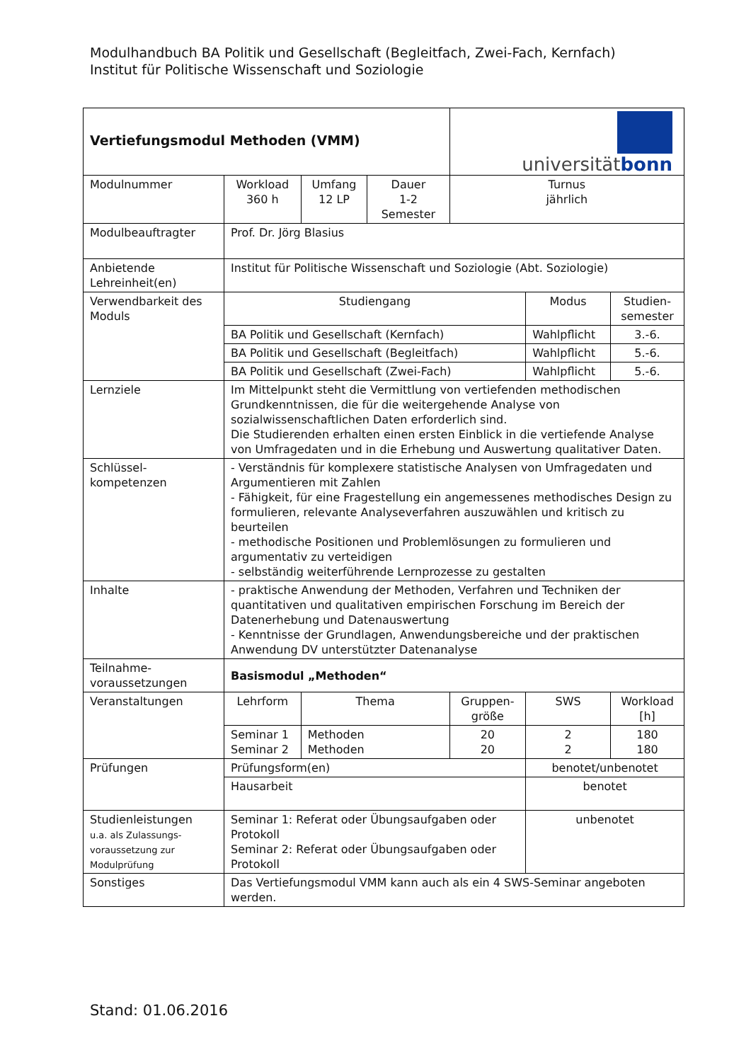Modulhandbuch BA Politik und Gesellschaft (Begleitfach, Zwei-Fach, Kernfach)
Institut für Politische Wissenschaft und Soziologie
| Vertiefungsmodul Methoden (VMM) | | | | universität bonn | | |
| Modulnummer | Workload 360 h | Umfang 12 LP | Dauer 1-2 Semester | Turnus jährlich | | |
| Modulbeauftragter | Prof. Dr. Jörg Blasius | | | | | |
| Anbietende Lehreinheit(en) | Institut für Politische Wissenschaft und Soziologie (Abt. Soziologie) | | | | | |
| Verwendbarkeit des Moduls | Studiengang | | | | Modus | Studien- semester |
| | BA Politik und Gesellschaft (Kernfach) | | | | Wahlpflicht | 3.-6. |
| | BA Politik und Gesellschaft (Begleitfach) | | | | Wahlpflicht | 5.-6. |
| | BA Politik und Gesellschaft (Zwei-Fach) | | | | Wahlpflicht | 5.-6. |
| Lernziele | Im Mittelpunkt steht die Vermittlung von vertiefenden methodischen Grundkenntnissen, die für die weitergehende Analyse von sozialwissenschaftlichen Daten erforderlich sind. Die Studierenden erhalten einen ersten Einblick in die vertiefende Analyse von Umfragedaten und in die Erhebung und Auswertung qualitativer Daten. | | | | | |
| Schlüssel- kompetenzen | - Verständnis für komplexere statistische Analysen von Umfragedaten und Argumentieren mit Zahlen - Fähigkeit, für eine Fragestellung ein angemessenes methodisches Design zu formulieren, relevante Analyseverfahren auszuwählen und kritisch zu beurteilen - methodische Positionen und Problemlösungen zu formulieren und argumentativ zu verteidigen - selbständig weiterführende Lernprozesse zu gestalten | | | | | |
| Inhalte | - praktische Anwendung der Methoden, Verfahren und Techniken der quantitativen und qualitativen empirischen Forschung im Bereich der Datenerhebung und Datenauswertung - Kenntnisse der Grundlagen, Anwendungsbereiche und der praktischen Anwendung DV unterstützter Datenanalyse | | | | | |
| Teilnahme- voraussetzungen | Basismodul „Methoden“ | | | | | |
| Veranstaltungen | Lehrform | Thema | | Gruppen- größe | SWS | Workload [h] |
| | Seminar 1 Seminar 2 | Methoden Methoden | | 20 20 | 2 2 | 180 180 |
| Prüfungen | Prüfungsform(en) | | | | benotet/unbenotet | |
| | Hausarbeit | | | | benotet | |
| Studienleistungen u.a. als Zulassungs- voraussetzung zur Modulprüfung | Seminar 1: Referat oder Übungsaufgaben oder Protokoll Seminar 2: Referat oder Übungsaufgaben oder Protokoll | | | | unbenotet | |
| Sonstiges | Das Vertiefungsmodul VMM kann auch als ein 4 SWS-Seminar angeboten werden. | | | | | |
Stand: 01.06.2016